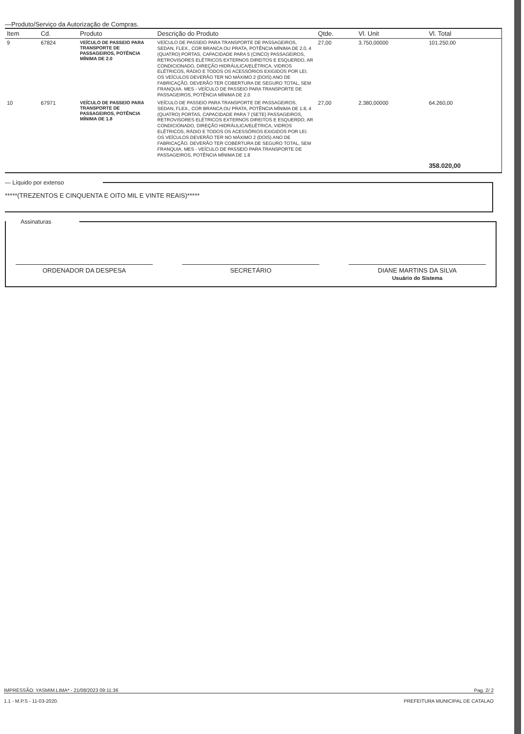—Produto/Serviço da Autorização de Compras.
| Item | Cd. | Produto | Descrição do Produto | Qtde. | Vl. Unit | Vl. Total |
| --- | --- | --- | --- | --- | --- | --- |
| 9 | 67824 | VEÍCULO DE PASSEIO PARA TRANSPORTE DE PASSAGEIROS, POTÊNCIA MÍNIMA DE 2.0 | VEÍCULO DE PASSEIO PARA TRANSPORTE DE PASSAGEIROS, SEDAN, FLEX., COR BRANCA OU PRATA, POTÊNCIA MÍNIMA DE 2.0, 4 (QUATRO) PORTAS, CAPACIDADE PARA 5 (CINCO) PASSAGEIROS, RETROVISORES ELÉTRICOS EXTERNOS DIREITOS E ESQUERDO, AR CONDICIONADO, DIREÇÃO HIDRÁULICA/ELÉTRICA, VIDROS ELÉTRICOS, RÁDIO E TODOS OS ACESSÓRIOS EXIGIDOS POR LEI. OS VEÍCULOS DEVERÃO TER NO MÁXIMO 2 (DOIS) ANO DE FABRICAÇÃO. DEVERÃO TER COBERTURA DE SEGURO TOTAL, SEM FRANQUIA. MES - VEÍCULO DE PASSEIO PARA TRANSPORTE DE PASSAGEIROS, POTÊNCIA MÍNIMA DE 2.0 | 27,00 | 3.750,00000 | 101.250,00 |
| 10 | 67971 | VEÍCULO DE PASSEIO PARA TRANSPORTE DE PASSAGEIROS, POTÊNCIA MÍNIMA DE 1.8 | VEÍCULO DE PASSEIO PARA TRANSPORTE DE PASSAGEIROS, SEDAN, FLEX., COR BRANCA OU PRATA, POTÊNCIA MÍNIMA DE 1.8, 4 (QUATRO) PORTAS, CAPACIDADE PARA 7 (SETE) PASSAGEIROS, RETROVISORES ELÉTRICOS EXTERNOS DIREITOS E ESQUERDO, AR CONDICIONADO, DIREÇÃO HIDRÁULICA/ELÉTRICA, VIDROS ELÉTRICOS, RÁDIO E TODOS OS ACESSÓRIOS EXIGIDOS POR LEI. OS VEÍCULOS DEVERÃO TER NO MÁXIMO 2 (DOIS) ANO DE FABRICAÇÃO. DEVERÃO TER COBERTURA DE SEGURO TOTAL, SEM FRANQUIA. MES - VEÍCULO DE PASSEIO PARA TRANSPORTE DE PASSAGEIROS, POTÊNCIA MÍNIMA DE 1.8 | 27,00 | 2.380,00000 | 64.260,00 |
| | | | | | | 358.020,00 |
— Líquido por extenso
*****(TREZENTOS E CINQUENTA E OITO MIL E VINTE REAIS)*****
Assinaturas
ORDENADOR DA DESPESA SECRETÁRIO DIANE MARTINS DA SILVA
Usuário do Sistema
IMPRESSÃO: YASMIM.LIMA* - 21/08/2023 09:11:36 Pag. 2/ 2
1.1 - M.P.S - 11-03-2020. PREFEITURA MUNICIPAL DE CATALAO